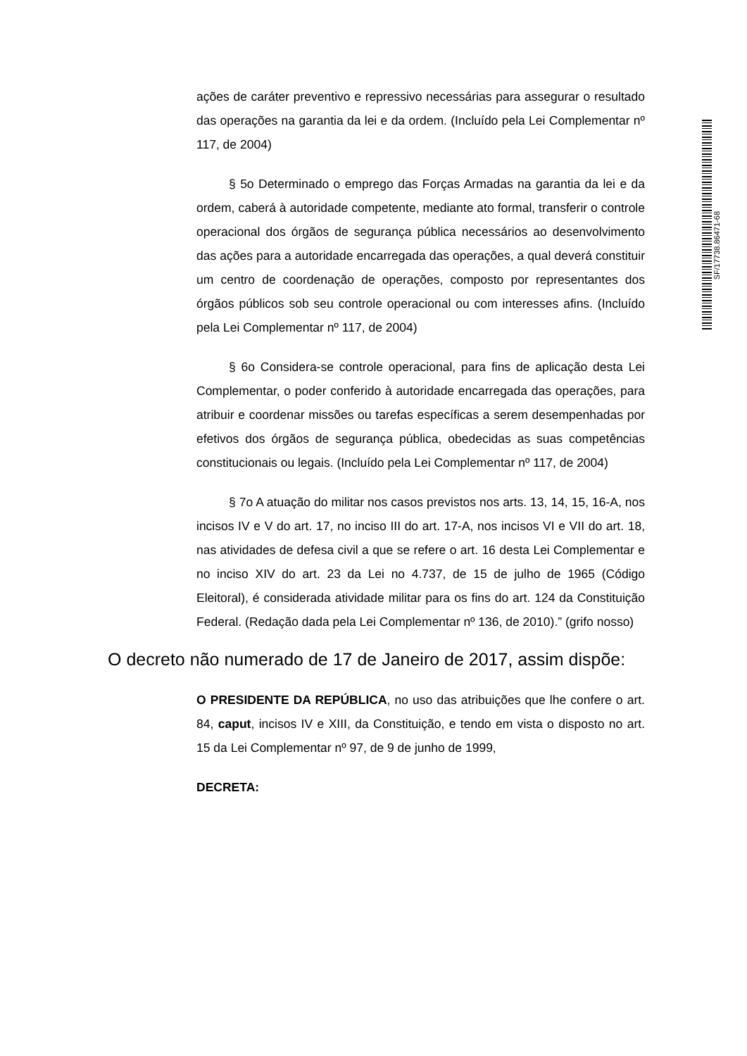SF/17738.86471-68
ações de caráter preventivo e repressivo necessárias para assegurar o resultado das operações na garantia da lei e da ordem. (Incluído pela Lei Complementar nº 117, de 2004)
§ 5o Determinado o emprego das Forças Armadas na garantia da lei e da ordem, caberá à autoridade competente, mediante ato formal, transferir o controle operacional dos órgãos de segurança pública necessários ao desenvolvimento das ações para a autoridade encarregada das operações, a qual deverá constituir um centro de coordenação de operações, composto por representantes dos órgãos públicos sob seu controle operacional ou com interesses afins. (Incluído pela Lei Complementar nº 117, de 2004)
§ 6o Considera-se controle operacional, para fins de aplicação desta Lei Complementar, o poder conferido à autoridade encarregada das operações, para atribuir e coordenar missões ou tarefas específicas a serem desempenhadas por efetivos dos órgãos de segurança pública, obedecidas as suas competências constitucionais ou legais. (Incluído pela Lei Complementar nº 117, de 2004)
§ 7o A atuação do militar nos casos previstos nos arts. 13, 14, 15, 16-A, nos incisos IV e V do art. 17, no inciso III do art. 17-A, nos incisos VI e VII do art. 18, nas atividades de defesa civil a que se refere o art. 16 desta Lei Complementar e no inciso XIV do art. 23 da Lei no 4.737, de 15 de julho de 1965 (Código Eleitoral), é considerada atividade militar para os fins do art. 124 da Constituição Federal. (Redação dada pela Lei Complementar nº 136, de 2010).” (grifo nosso)
O decreto não numerado de 17 de Janeiro de 2017, assim dispõe:
O PRESIDENTE DA REPÚBLICA, no uso das atribuições que lhe confere o art. 84, caput, incisos IV e XIII, da Constituição, e tendo em vista o disposto no art. 15 da Lei Complementar nº 97, de 9 de junho de 1999,
DECRETA: